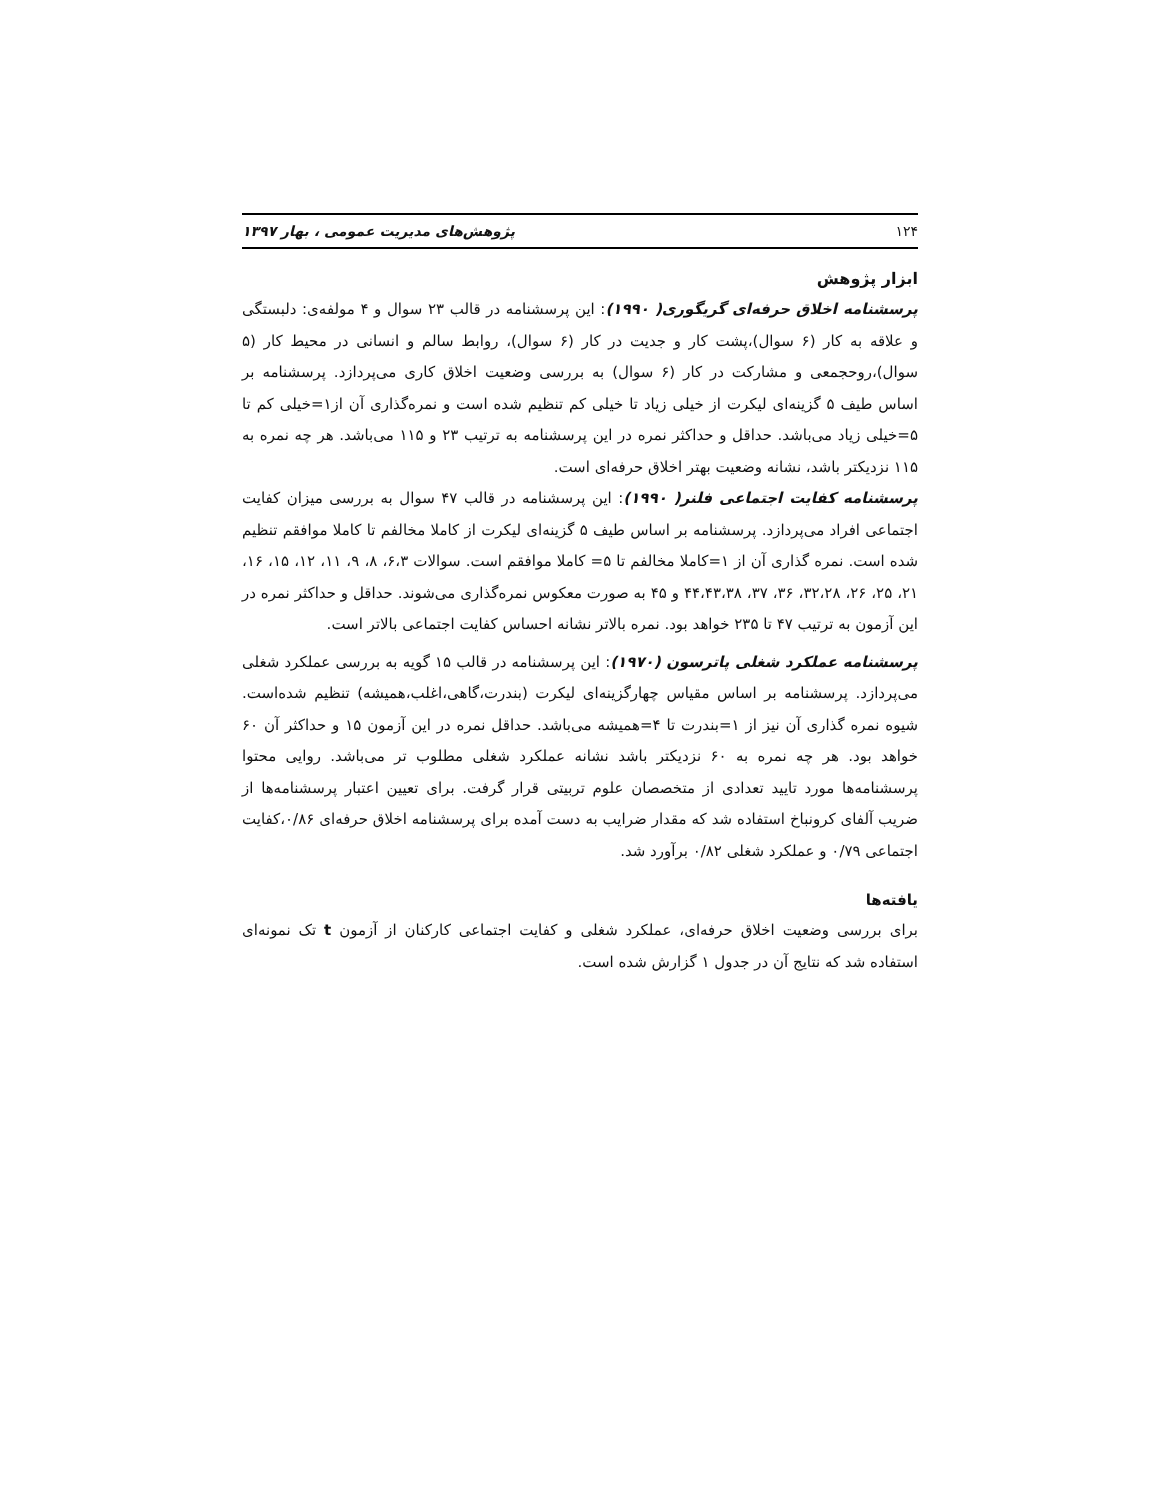۱۲۴ پژوهش‌های مدیریت عمومی ، بهار ۱۳۹۷
ابزار پژوهش
پرسشنامه اخلاق حرفه‌ای گریگوری( ۱۹۹۰): این پرسشنامه در قالب ۲۳ سوال و ۴ مولفه‌ی: دلبستگی و علاقه به کار (۶ سوال)،پشت کار و جدیت در کار (۶ سوال)، روابط سالم و انسانی در محیط کار (۵ سوال)،روحجمعی و مشارکت در کار (۶ سوال) به بررسی وضعیت اخلاق کاری می‌پردازد. پرسشنامه بر اساس طیف ۵ گزینه‌ای لیکرت از خیلی زیاد تا خیلی کم تنظیم شده است و نمره‌گذاری آن از۱=خیلی کم تا ۵=خیلی زیاد می‌باشد. حداقل و حداکثر نمره در این پرسشنامه به ترتیب ۲۳ و ۱۱۵ می‌باشد. هر چه نمره به ۱۱۵ نزدیکتر باشد، نشانه وضعیت بهتر اخلاق حرفه‌ای است.
پرسشنامه کفایت اجتماعی فلنر( ۱۹۹۰): این پرسشنامه در قالب ۴۷ سوال به بررسی میزان کفایت اجتماعی افراد می‌پردازد. پرسشنامه بر اساس طیف ۵ گزینه‌ای لیکرت از کاملا مخالفم تا کاملا موافقم تنظیم شده است. نمره گذاری آن از ۱=کاملا مخالفم تا ۵= کاملا موافقم است. سوالات ۶،۳، ۸، ۹، ۱۱، ۱۲، ۱۵، ۱۶، ۲۱، ۲۵، ۲۶، ۳۲،۲۸، ۳۶، ۳۷، ۴۴،۴۳،۳۸ و ۴۵ به صورت معکوس نمره‌گذاری می‌شوند. حداقل و حداکثر نمره در این آزمون به ترتیب ۴۷ تا ۲۳۵ خواهد بود. نمره بالاتر نشانه احساس کفایت اجتماعی بالاتر است.
پرسشنامه عملکرد شغلی پاترسون (۱۹۷۰): این پرسشنامه در قالب ۱۵ گویه به بررسی عملکرد شغلی می‌پردازد. پرسشنامه بر اساس مقیاس چهارگزینه‌ای لیکرت (بندرت،گاهی،اغلب،همیشه) تنظیم شده‌است. شیوه نمره گذاری آن نیز از ۱=بندرت تا ۴=همیشه می‌باشد. حداقل نمره در این آزمون ۱۵ و حداکثر آن ۶۰ خواهد بود. هر چه نمره به ۶۰ نزدیکتر باشد نشانه عملکرد شغلی مطلوب تر می‌باشد. روایی محتوا پرسشنامه‌ها مورد تایید تعدادی از متخصصان علوم تربیتی قرار گرفت. برای تعیین اعتبار پرسشنامه‌ها از ضریب آلفای کرونباخ استفاده شد که مقدار ضرایب به دست آمده برای پرسشنامه اخلاق حرفه‌ای ۰/۸۶،کفایت اجتماعی ۰/۷۹ و عملکرد شغلی ۰/۸۲ برآورد شد.
یافته‌ها
برای بررسی وضعیت اخلاق حرفه‌ای، عملکرد شغلی و کفایت اجتماعی کارکنان از آزمون t تک نمونه‌ای استفاده شد که نتایج آن در جدول ۱ گزارش شده است.